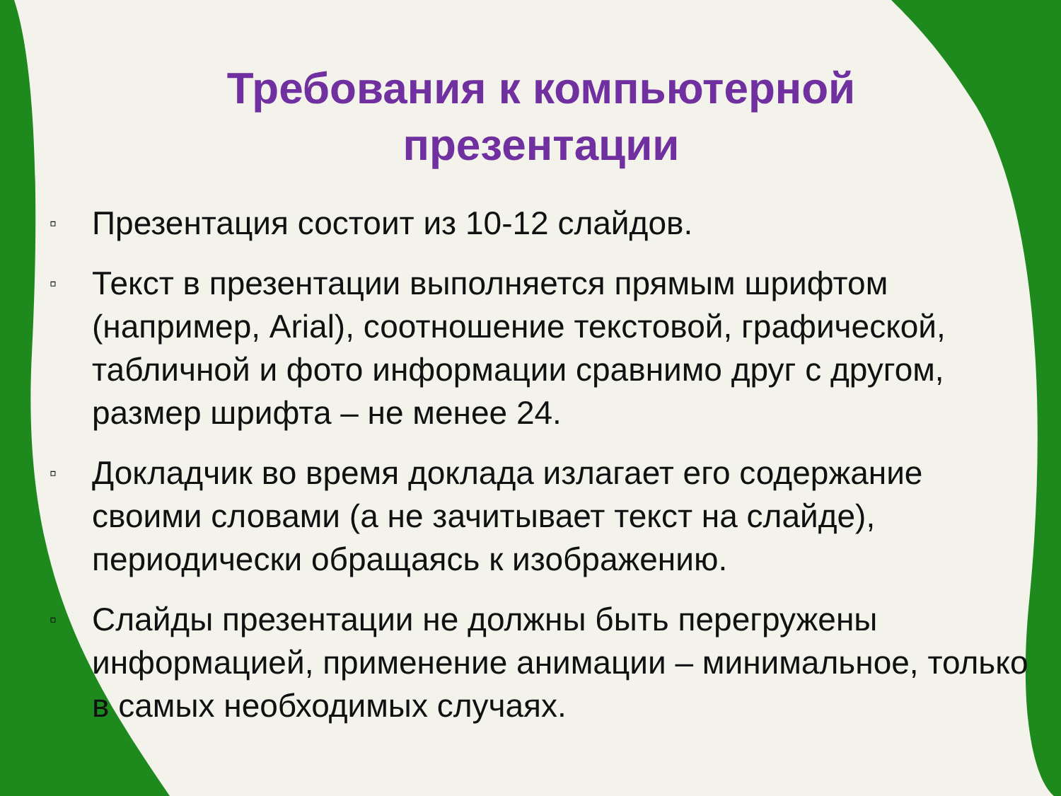Требования к компьютерной презентации
▫ Презентация состоит из 10-12 слайдов.
▫ Текст в презентации выполняется прямым шрифтом (например, Arial), соотношение текстовой, графической, табличной и фото информации сравнимо друг с другом, размер шрифта – не менее 24.
▫ Докладчик во время доклада излагает его содержание своими словами (а не зачитывает текст на слайде), периодически обращаясь к изображению.
▫ Слайды презентации не должны быть перегружены информацией, применение анимации – минимальное, только в самых необходимых случаях.